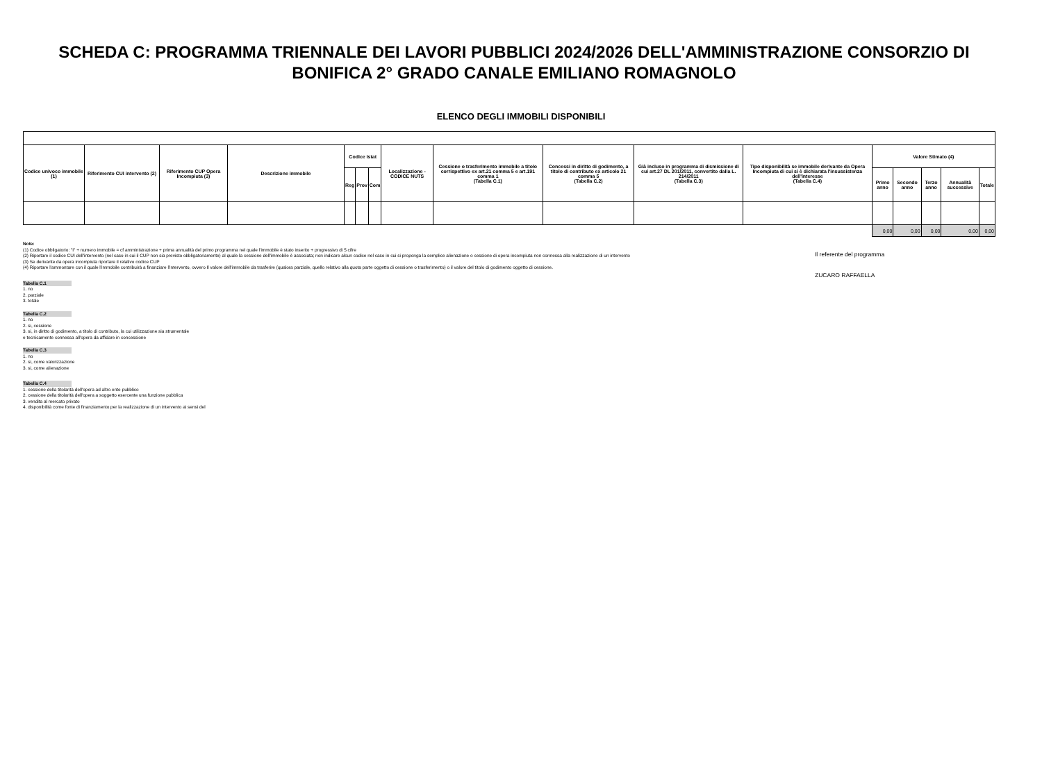SCHEDA C: PROGRAMMA TRIENNALE DEI LAVORI PUBBLICI 2024/2026 DELL'AMMINISTRAZIONE CONSORZIO DI BONIFICA 2° GRADO CANALE EMILIANO ROMAGNOLO
ELENCO DEGLI IMMOBILI DISPONIBILI
| Codice univoco immobile (1) | Riferimento CUI intervento (2) | Riferimento CUP Opera Incompiuta (3) | Descrizione immobile | Codice Istat | | | Localizzazione - CODICE NUTS | Cessione o trasferimento immobile a titolo corrispettivo ex art.21 comma 5 e art.191 comma 1 (Tabella C.1) | Concessi in diritto di godimento, a titolo di contributo ex articolo 21 comma 5 (Tabella C.2) | Già incluso in programma di dismissione di cui art.27 DL 201/2011, convertito dalla L. 214/2011 (Tabella C.3) | Tipo disponibilità se immobile derivante da Opera Incompiuta di cui si è dichiarata l'insussistenza dell'interesse (Tabella C.4) | Valore Stimato (4) | | | | |
| --- | --- | --- | --- | --- | --- | --- | --- | --- | --- | --- | --- | --- | --- | --- | --- | --- |
| | | | | Reg | Prov | Com | | | | | | Primo anno | Secondo anno | Terzo anno | Annualità successive | Totale |
| | | | | | | | | | | | | 0,00 | 0,00 | 0,00 | 0,00 | 0,00 |
Note:
(1) Codice obbligatorio: "I" + numero immobile = cf amministrazione + prima annualità del primo programma nel quale l'immobile è stato inserito + progressivo di 5 cifre
(2) Riportare il codice CUI dell'intervento (nel caso in cui il CUP non sia previsto obbligatoriamente) al quale la cessione dell'immobile è associata; non indicare alcun codice nel caso in cui si proponga la semplice alienazione o cessione di opera incompiuta non connessa alla realizzazione di un intervento
(3) Se derivante da opera incompiuta riportare il relativo codice CUP
(4) Riportare l'ammontare con il quale l'immobile contribuirà a finanziare l'intervento, ovvero Il valore dell'immobile da trasferire (qualora parziale, quello relativo alla quota parte oggetto di cessione o trasferimento) o il valore del titolo di godimento oggetto di cessione.
Tabella C.1
1. no
2. parziale
3. totale
Tabella C.2
1. no
2. si, cessione
3. si, in diritto di godimento, a titolo di contributo, la cui utilizzazione sia strumentale
e tecnicamente connessa all'opera da affidare in concessione
Tabella C.3
1. no
2. si, come valorizzazione
3. si, come alienazione
Tabella C.4
1. cessione della titolarità dell'opera ad altro ente pubblico
2. cessione della titolarità dell'opera a soggetto esercente una funzione pubblica
3. vendita al mercato privato
4. disponibilità come fonte di finanziamento per la realizzazione di un intervento ai sensi del
Il referente del programma
ZUCARO RAFFAELLA